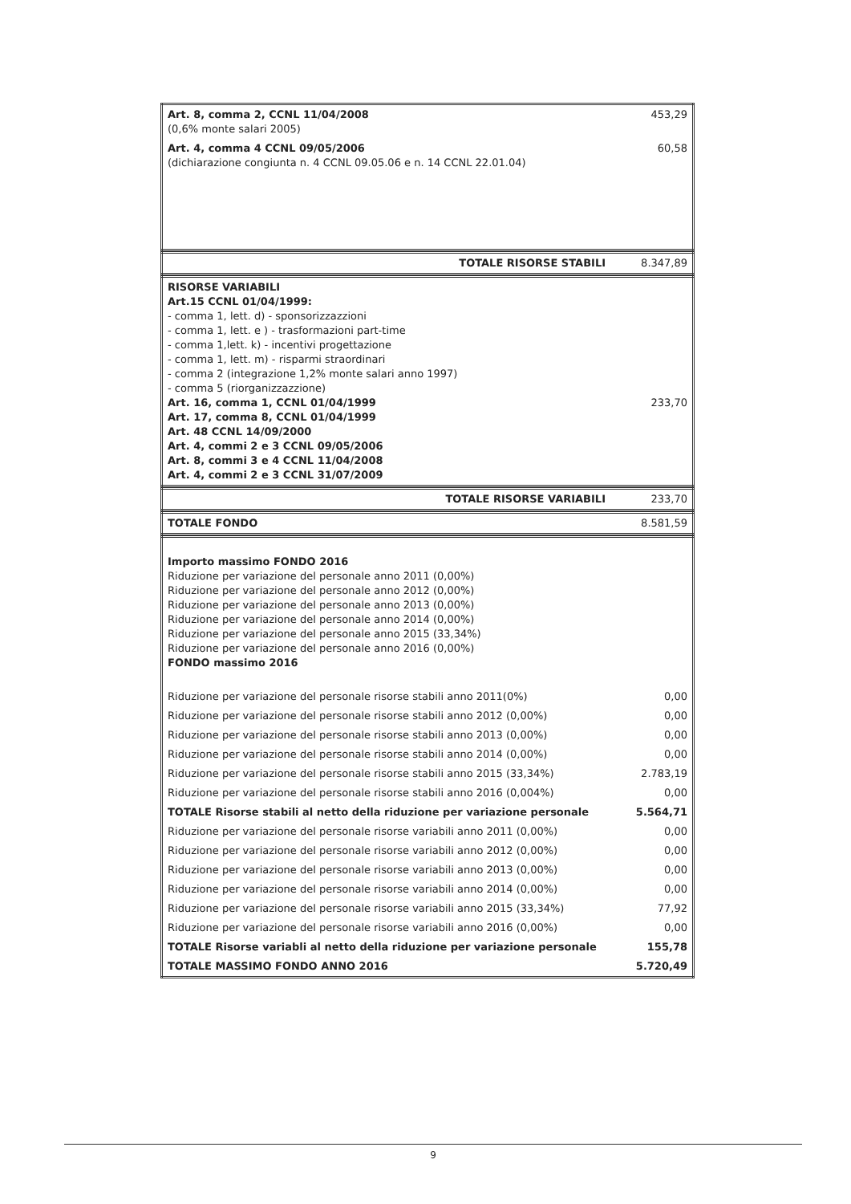| Art. 8, comma 2, CCNL 11/04/2008 (0,6% monte salari 2005) | 453,29 |
| Art. 4, comma 4 CCNL 09/05/2006 (dichiarazione congiunta n. 4 CCNL 09.05.06 e n. 14 CCNL 22.01.04) | 60,58 |
| TOTALE RISORSE STABILI | 8.347,89 |
| RISORSE VARIABILI Art.15 CCNL 01/04/1999: - comma 1, lett. d) - sponsorizzazzioni - comma 1, lett. e ) - trasformazioni part-time - comma 1,lett. k) - incentivi progettazione - comma 1, lett. m) - risparmi straordinari - comma 2 (integrazione 1,2% monte salari anno 1997) - comma 5 (riorganizzazzione) Art. 16, comma 1, CCNL 01/04/1999 Art. 17, comma 8, CCNL 01/04/1999 Art. 48 CCNL 14/09/2000 Art. 4, commi 2 e 3 CCNL 09/05/2006 Art. 8, commi 3 e 4 CCNL 11/04/2008 Art. 4, commi 2 e 3 CCNL 31/07/2009 | 233,70 |
| TOTALE RISORSE VARIABILI | 233,70 |
| TOTALE FONDO | 8.581,59 |
| Importo massimo FONDO 2016 Riduzione per variazione del personale anno 2011 (0,00%) Riduzione per variazione del personale anno 2012 (0,00%) Riduzione per variazione del personale anno 2013 (0,00%) Riduzione per variazione del personale anno 2014 (0,00%) Riduzione per variazione del personale anno 2015 (33,34%) Riduzione per variazione del personale anno 2016 (0,00%) FONDO massimo 2016 | |
| Riduzione per variazione del personale risorse stabili anno 2011(0%) | 0,00 |
| Riduzione per variazione del personale risorse stabili anno 2012 (0,00%) | 0,00 |
| Riduzione per variazione del personale risorse stabili anno 2013 (0,00%) | 0,00 |
| Riduzione per variazione del personale risorse stabili anno 2014 (0,00%) | 0,00 |
| Riduzione per variazione del personale risorse stabili anno 2015 (33,34%) | 2.783,19 |
| Riduzione per variazione del personale risorse stabili anno 2016 (0,004%) | 0,00 |
| TOTALE Risorse stabili al netto della riduzione per variazione personale | 5.564,71 |
| Riduzione per variazione del personale risorse variabili anno 2011 (0,00%) | 0,00 |
| Riduzione per variazione del personale risorse variabili anno 2012 (0,00%) | 0,00 |
| Riduzione per variazione del personale risorse variabili anno 2013 (0,00%) | 0,00 |
| Riduzione per variazione del personale risorse variabili anno 2014 (0,00%) | 0,00 |
| Riduzione per variazione del personale risorse variabili anno 2015 (33,34%) | 77,92 |
| Riduzione per variazione del personale risorse variabili anno 2016 (0,00%) | 0,00 |
| TOTALE Risorse variabli al netto della riduzione per variazione personale | 155,78 |
| TOTALE MASSIMO FONDO ANNO 2016 | 5.720,49 |
9